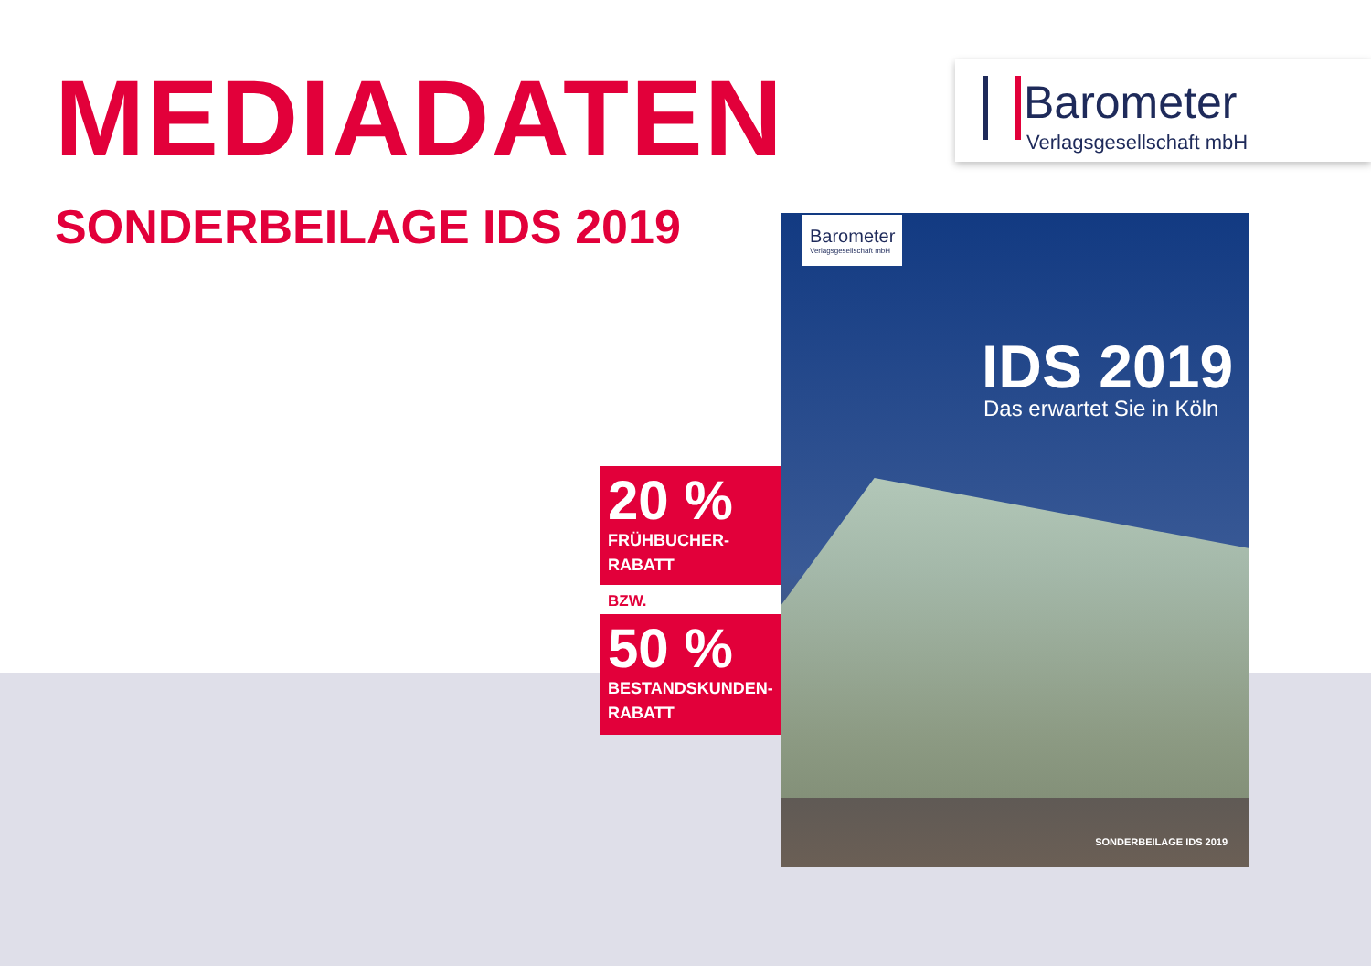MEDIADATEN
SONDERBEILAGE IDS 2019
Barometer
Verlagsgesellschaft mbH
Barometer
Verlagsgesellschaft mbH
IDS 2019
Das erwartet Sie in Köln
SONDERBEILAGE IDS 2019
20 %
FRÜHBUCHER-
RABATT
BZW.
50 %
BESTANDSKUNDEN-
RABATT